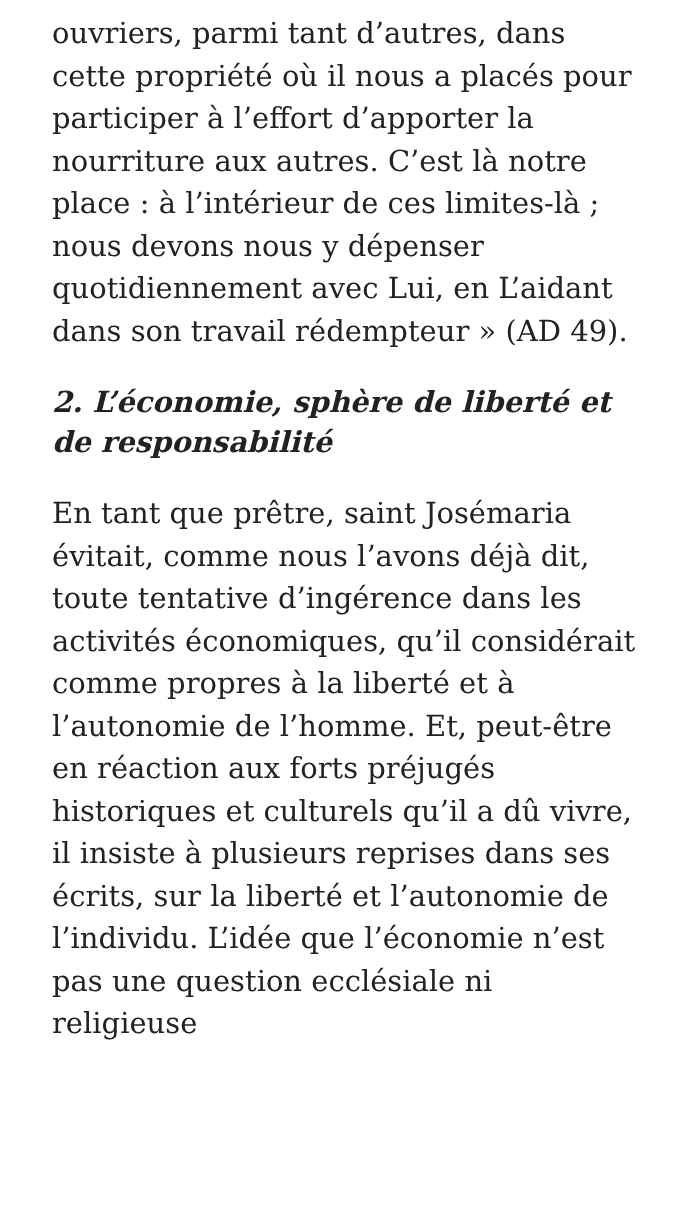ouvriers, parmi tant d’autres, dans cette propriété où il nous a placés pour participer à l’effort d’apporter la nourriture aux autres. C’est là notre place : à l’intérieur de ces limites-là ; nous devons nous y dépenser quotidiennement avec Lui, en L’aidant dans son travail rédempteur » (AD 49).
2. L’économie, sphère de liberté et de responsabilité
En tant que prêtre, saint Josémaria évitait, comme nous l’avons déjà dit, toute tentative d’ingérence dans les activités économiques, qu’il considérait comme propres à la liberté et à l’autonomie de l’homme. Et, peut-être en réaction aux forts préjugés historiques et culturels qu’il a dû vivre, il insiste à plusieurs reprises dans ses écrits, sur la liberté et l’autonomie de l’individu. L’idée que l’économie n’est pas une question ecclésiale ni religieuse